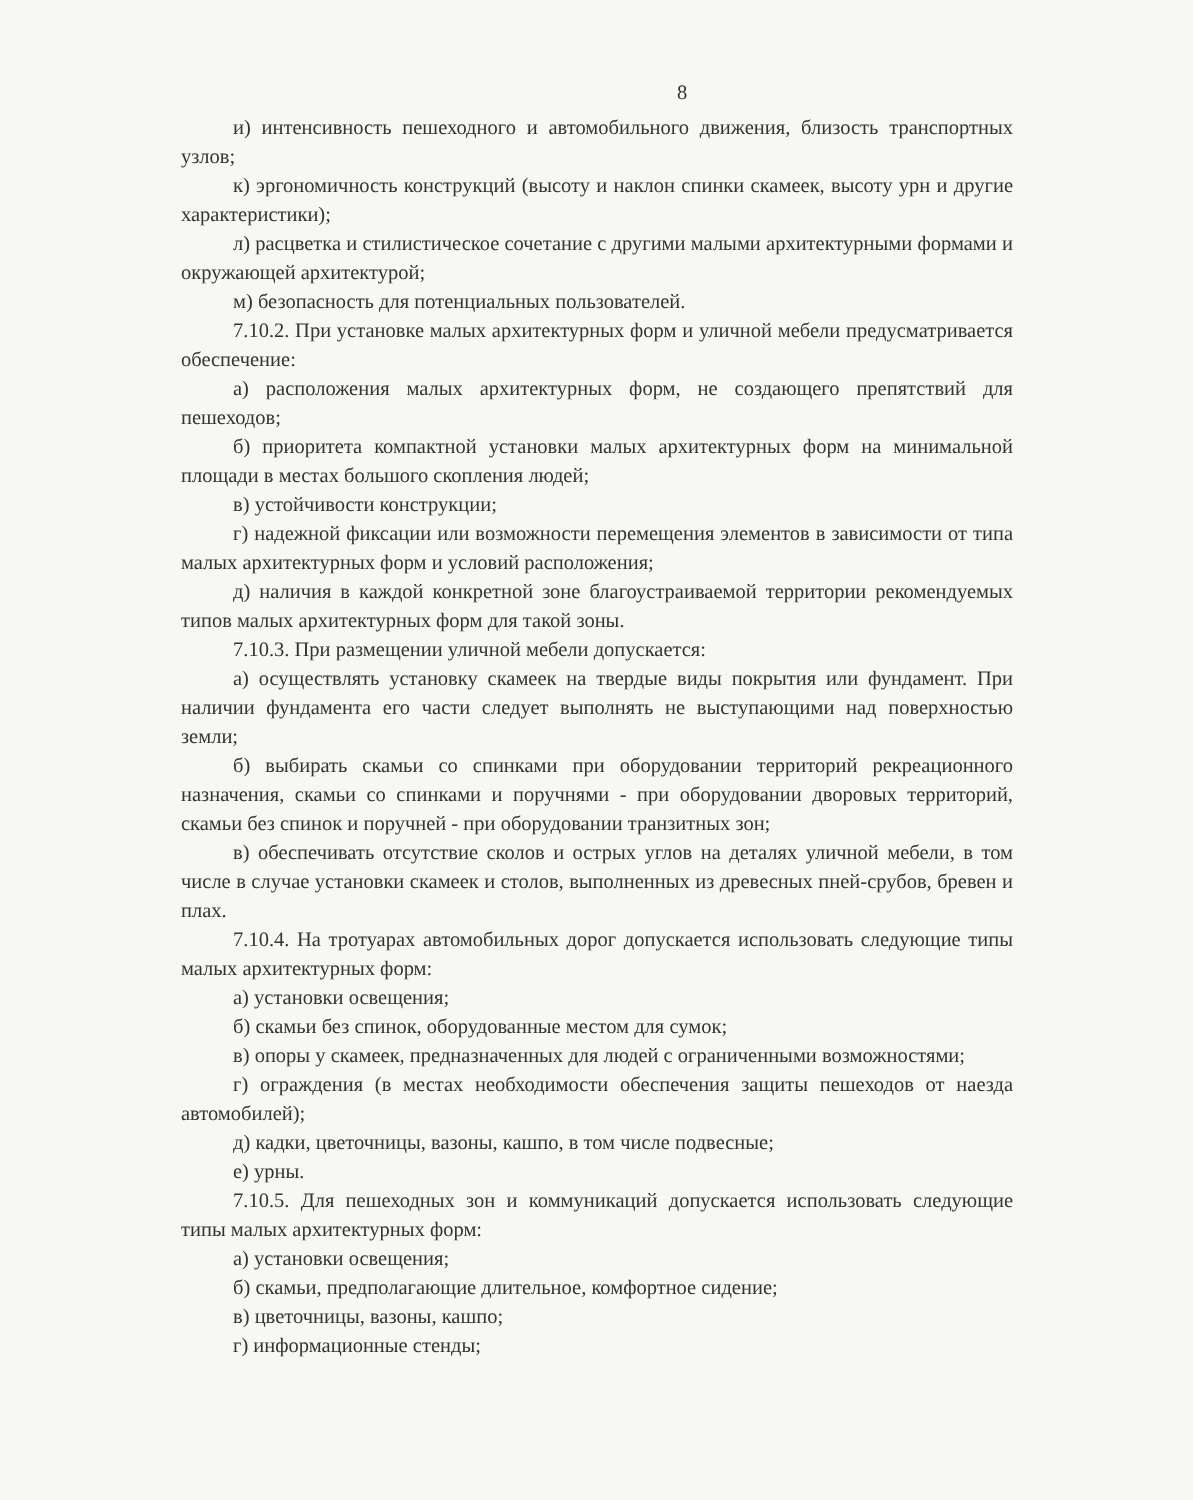8
и) интенсивность пешеходного и автомобильного движения, близость транспортных узлов;
к) эргономичность конструкций (высоту и наклон спинки скамеек, высоту урн и другие характеристики);
л) расцветка и стилистическое сочетание с другими малыми архитектурными формами и окружающей архитектурой;
м) безопасность для потенциальных пользователей.
7.10.2. При установке малых архитектурных форм и уличной мебели предусматривается обеспечение:
а) расположения малых архитектурных форм, не создающего препятствий для пешеходов;
б) приоритета компактной установки малых архитектурных форм на минимальной площади в местах большого скопления людей;
в) устойчивости конструкции;
г) надежной фиксации или возможности перемещения элементов в зависимости от типа малых архитектурных форм и условий расположения;
д) наличия в каждой конкретной зоне благоустраиваемой территории рекомендуемых типов малых архитектурных форм для такой зоны.
7.10.3. При размещении уличной мебели допускается:
а) осуществлять установку скамеек на твердые виды покрытия или фундамент. При наличии фундамента его части следует выполнять не выступающими над поверхностью земли;
б) выбирать скамьи со спинками при оборудовании территорий рекреационного назначения, скамьи со спинками и поручнями - при оборудовании дворовых территорий, скамьи без спинок и поручней - при оборудовании транзитных зон;
в) обеспечивать отсутствие сколов и острых углов на деталях уличной мебели, в том числе в случае установки скамеек и столов, выполненных из древесных пней-срубов, бревен и плах.
7.10.4. На тротуарах автомобильных дорог допускается использовать следующие типы малых архитектурных форм:
а) установки освещения;
б) скамьи без спинок, оборудованные местом для сумок;
в) опоры у скамеек, предназначенных для людей с ограниченными возможностями;
г) ограждения (в местах необходимости обеспечения защиты пешеходов от наезда автомобилей);
д) кадки, цветочницы, вазоны, кашпо, в том числе подвесные;
е) урны.
7.10.5. Для пешеходных зон и коммуникаций допускается использовать следующие типы малых архитектурных форм:
а) установки освещения;
б) скамьи, предполагающие длительное, комфортное сидение;
в) цветочницы, вазоны, кашпо;
г) информационные стенды;